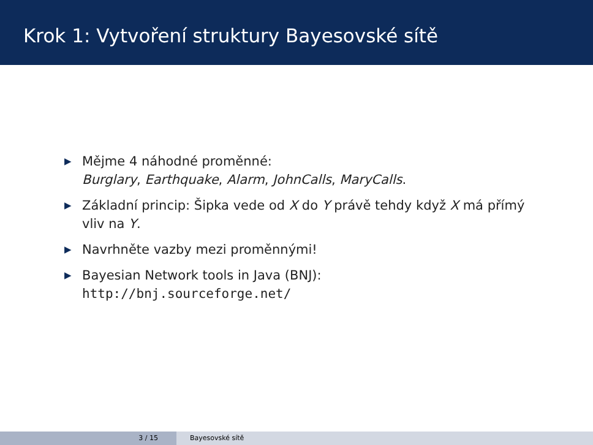Krok 1: Vytvoření struktury Bayesovské sítě
▶ Mějme 4 náhodné proměnné:
Burglary, Earthquake, Alarm, JohnCalls, MaryCalls.
▶ Základní princip: Šipka vede od X do Y právě tehdy když X má přímý vliv na Y.
▶ Navrhněte vazby mezi proměnnými!
▶ Bayesian Network tools in Java (BNJ):
http://bnj.sourceforge.net/
3 / 15 Bayesovské sítě